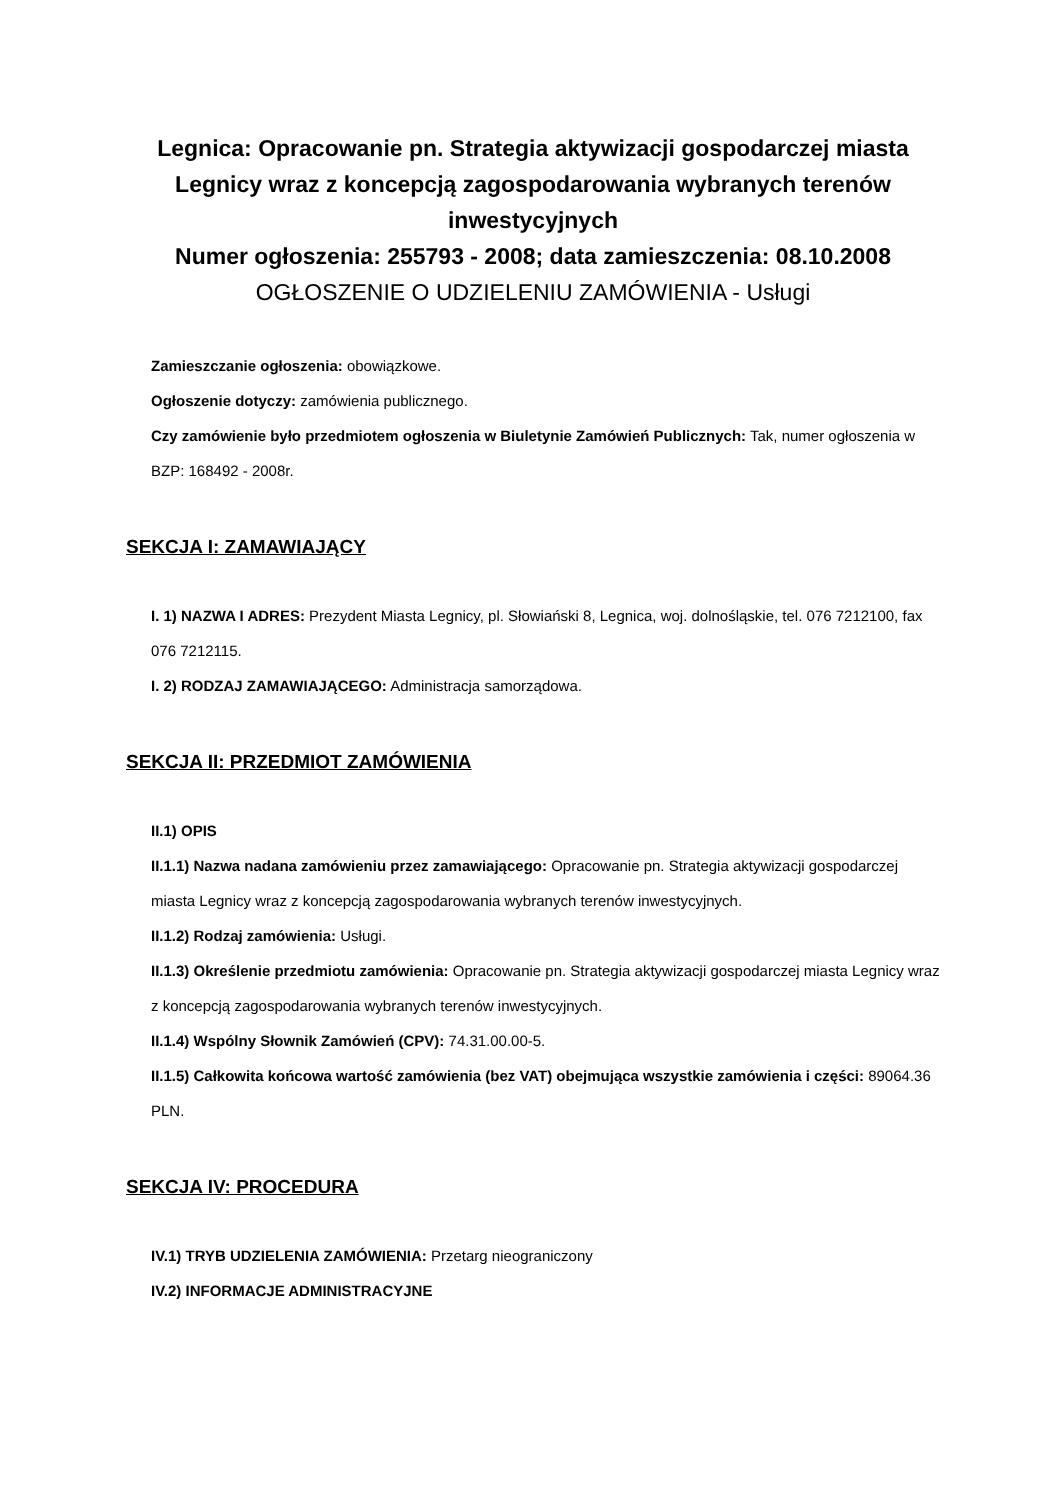Legnica: Opracowanie pn. Strategia aktywizacji gospodarczej miasta Legnicy wraz z koncepcją zagospodarowania wybranych terenów inwestycyjnych
Numer ogłoszenia: 255793 - 2008; data zamieszczenia: 08.10.2008
OGŁOSZENIE O UDZIELENIU ZAMÓWIENIA - Usługi
Zamieszczanie ogłoszenia: obowiązkowe.
Ogłoszenie dotyczy: zamówienia publicznego.
Czy zamówienie było przedmiotem ogłoszenia w Biuletynie Zamówień Publicznych: Tak, numer ogłoszenia w BZP: 168492 - 2008r.
SEKCJA I: ZAMAWIAJĄCY
I. 1) NAZWA I ADRES: Prezydent Miasta Legnicy, pl. Słowiański 8, Legnica, woj. dolnośląskie, tel. 076 7212100, fax 076 7212115.
I. 2) RODZAJ ZAMAWIAJĄCEGO: Administracja samorządowa.
SEKCJA II: PRZEDMIOT ZAMÓWIENIA
II.1) OPIS
II.1.1) Nazwa nadana zamówieniu przez zamawiającego: Opracowanie pn. Strategia aktywizacji gospodarczej miasta Legnicy wraz z koncepcją zagospodarowania wybranych terenów inwestycyjnych.
II.1.2) Rodzaj zamówienia: Usługi.
II.1.3) Określenie przedmiotu zamówienia: Opracowanie pn. Strategia aktywizacji gospodarczej miasta Legnicy wraz z koncepcją zagospodarowania wybranych terenów inwestycyjnych.
II.1.4) Wspólny Słownik Zamówień (CPV): 74.31.00.00-5.
II.1.5) Całkowita końcowa wartość zamówienia (bez VAT) obejmująca wszystkie zamówienia i części: 89064.36 PLN.
SEKCJA IV: PROCEDURA
IV.1) TRYB UDZIELENIA ZAMÓWIENIA: Przetarg nieograniczony
IV.2) INFORMACJE ADMINISTRACYJNE